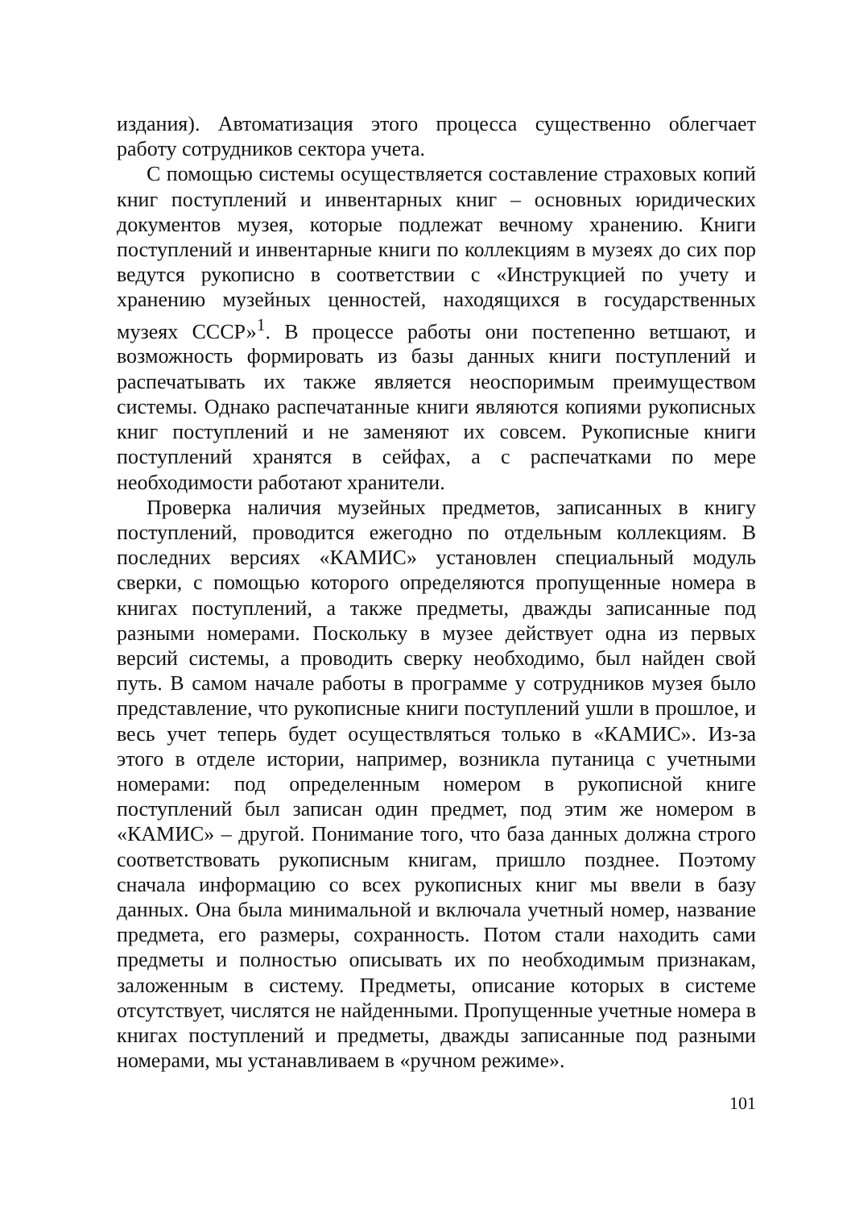издания). Автоматизация этого процесса существенно облегчает работу сотрудников сектора учета.
С помощью системы осуществляется составление страховых копий книг поступлений и инвентарных книг – основных юридических документов музея, которые подлежат вечному хранению. Книги поступлений и инвентарные книги по коллекциям в музеях до сих пор ведутся рукописно в соответствии с «Инструкцией по учету и хранению музейных ценностей, находящихся в государственных музеях СССР»<sup>1</sup>. В процессе работы они постепенно ветшают, и возможность формировать из базы данных книги поступлений и распечатывать их также является неоспоримым преимуществом системы. Однако распечатанные книги являются копиями рукописных книг поступлений и не заменяют их совсем. Рукописные книги поступлений хранятся в сейфах, а с распечатками по мере необходимости работают хранители.
Проверка наличия музейных предметов, записанных в книгу поступлений, проводится ежегодно по отдельным коллекциям. В последних версиях «КАМИС» установлен специальный модуль сверки, с помощью которого определяются пропущенные номера в книгах поступлений, а также предметы, дважды записанные под разными номерами. Поскольку в музее действует одна из первых версий системы, а проводить сверку необходимо, был найден свой путь. В самом начале работы в программе у сотрудников музея было представление, что рукописные книги поступлений ушли в прошлое, и весь учет теперь будет осуществляться только в «КАМИС». Из-за этого в отделе истории, например, возникла путаница с учетными номерами: под определенным номером в рукописной книге поступлений был записан один предмет, под этим же номером в «КАМИС» – другой. Понимание того, что база данных должна строго соответствовать рукописным книгам, пришло позднее. Поэтому сначала информацию со всех рукописных книг мы ввели в базу данных. Она была минимальной и включала учетный номер, название предмета, его размеры, сохранность. Потом стали находить сами предметы и полностью описывать их по необходимым признакам, заложенным в систему. Предметы, описание которых в системе отсутствует, числятся не найденными. Пропущенные учетные номера в книгах поступлений и предметы, дважды записанные под разными номерами, мы устанавливаем в «ручном режиме».
101